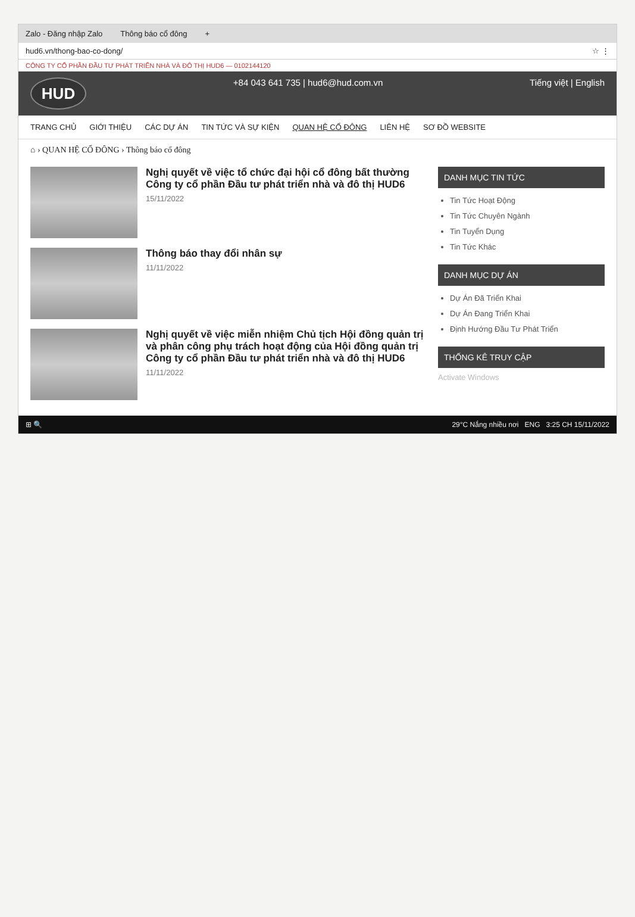Zalo - Đăng nhập Zalo Thông báo cổ đông +
hud6.vn/thong-bao-co-dong/ ☆ ⋮
CÔNG TY CỔ PHẦN ĐẦU TƯ PHÁT TRIỂN NHÀ VÀ ĐÔ THỊ HUD6 — 0102144120
HUD
+84 043 641 735 | hud6@hud.com.vn Tiếng việt | English
TRANG CHỦ GIỚI THIỆU CÁC DỰ ÁN TIN TỨC VÀ SỰ KIỆN QUAN HỆ CỔ ĐÔNG LIÊN HỆ SƠ ĐỒ WEBSITE
⌂ › QUAN HỆ CỔ ĐÔNG › Thông báo cổ đông
Nghị quyết về việc tổ chức đại hội cổ đông bất thường Công ty cổ phần Đầu tư phát triển nhà và đô thị HUD6
15/11/2022
Thông báo thay đổi nhân sự
11/11/2022
Nghị quyết về việc miễn nhiệm Chủ tịch Hội đồng quản trị và phân công phụ trách hoạt động của Hội đồng quản trị Công ty cổ phần Đầu tư phát triển nhà và đô thị HUD6
11/11/2022
DANH MỤC TIN TỨC
Tin Tức Hoạt Động
Tin Tức Chuyên Ngành
Tin Tuyển Dụng
Tin Tức Khác
DANH MỤC DỰ ÁN
Dự Án Đã Triển Khai
Dự Án Đang Triển Khai
Định Hướng Đầu Tư Phát Triển
THỐNG KÊ TRUY CẬP
Activate Windows
⊞ 🔍 29°C Nắng nhiều nơi ENG 3:25 CH 15/11/2022